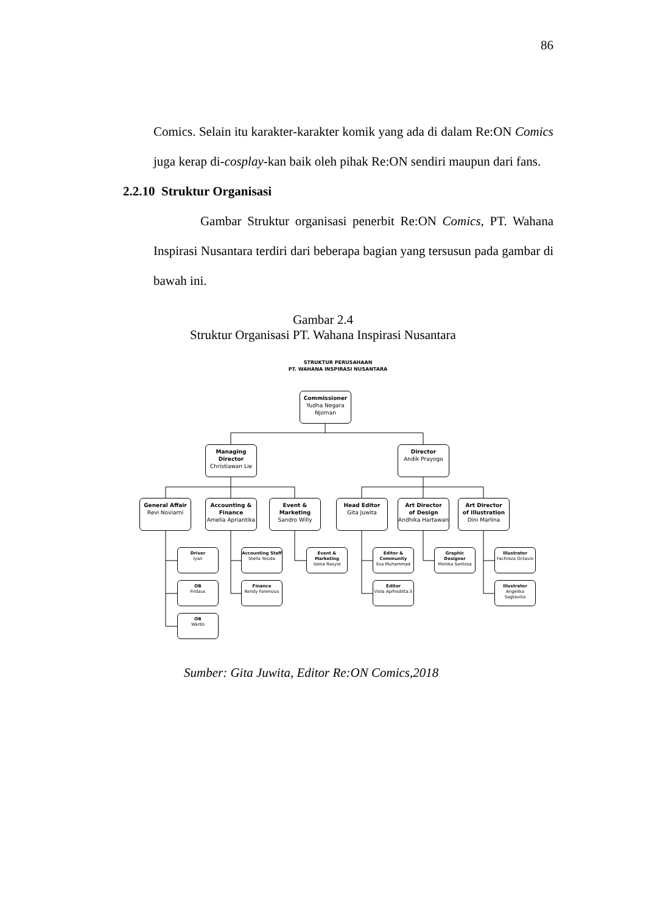86
Comics. Selain itu karakter-karakter komik yang ada di dalam Re:ON Comics juga kerap di-cosplay-kan baik oleh pihak Re:ON sendiri maupun dari fans.
2.2.10 Struktur Organisasi
Gambar Struktur organisasi penerbit Re:ON Comics, PT. Wahana Inspirasi Nusantara terdiri dari beberapa bagian yang tersusun pada gambar di bawah ini.
Gambar 2.4
Struktur Organisasi PT. Wahana Inspirasi Nusantara
STRUKTUR PERUSAHAAN
PT. WAHANA INSPIRASI NUSANTARA
Commissioner
Yudha Negara
Njoman
Managing
Director
Christiawan Lie
Director
Andik Prayogo
General Affair
Revi Noviarni
Accounting &
Finance
Amelia Apriantika
Event &
Marketing
Sandro Willy
Head Editor
Gita Juwita
Art Director
of Design
Andhika Hartawan
Art Director
of Illustration
Dini Marlina
Driver
Iyan
OB
Firdaus
OB
Wanto
Accounting Staff
Stella Yosida
Finance
Rendy Farensius
Event &
Marketing
Vania Rasyid
Editor &
Community
Esa Muhammad
Editor
Viola Aprhoditta.S
Graphic Designer
Monika Santosa
Illustrator
Fachreza Octavio
Illustrator
Angelika
Sagtavilia
Sumber: Gita Juwita, Editor Re:ON Comics,2018